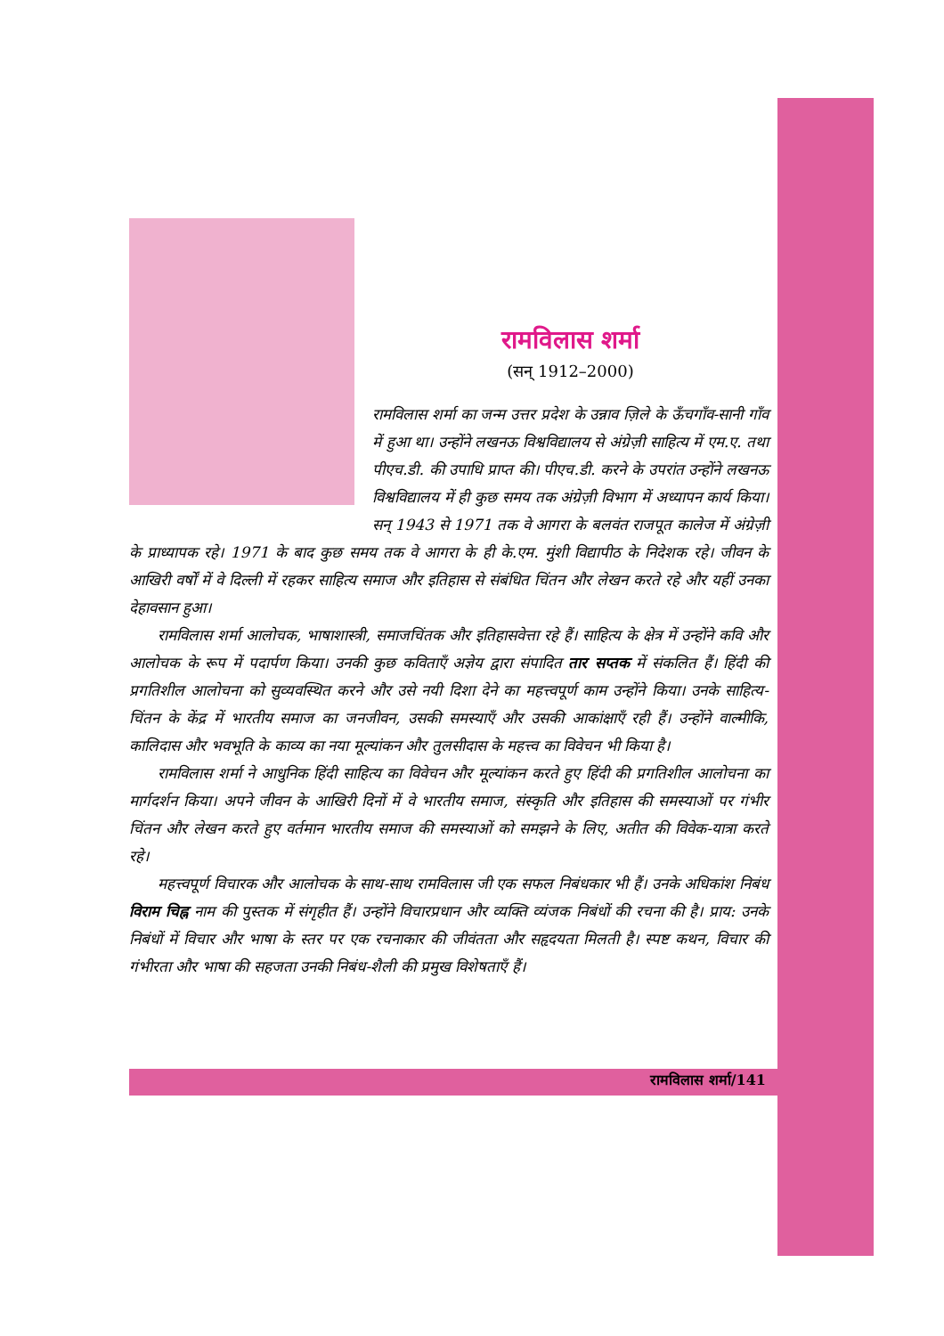रामविलास शर्मा
(सन् 1912–2000)
रामविलास शर्मा का जन्म उत्तर प्रदेश के उन्नाव ज़िले के ऊँचगाँव-सानी गाँव में हुआ था। उन्होंने लखनऊ विश्वविद्यालय से अंग्रेज़ी साहित्य में एम.ए. तथा पीएच.डी. की उपाधि प्राप्त की। पीएच.डी. करने के उपरांत उन्होंने लखनऊ विश्वविद्यालय में ही कुछ समय तक अंग्रेज़ी विभाग में अध्यापन कार्य किया। सन् 1943 से 1971 तक वे आगरा के बलवंत राजपूत कालेज में अंग्रेज़ी के प्राध्यापक रहे। 1971 के बाद कुछ समय तक वे आगरा के ही के.एम. मुंशी विद्यापीठ के निदेशक रहे। जीवन के आखिरी वर्षों में वे दिल्ली में रहकर साहित्य समाज और इतिहास से संबंधित चिंतन और लेखन करते रहे और यहीं उनका देहावसान हुआ।
रामविलास शर्मा आलोचक, भाषाशास्त्री, समाजचिंतक और इतिहासवेत्ता रहे हैं। साहित्य के क्षेत्र में उन्होंने कवि और आलोचक के रूप में पदार्पण किया। उनकी कुछ कविताएँ अज्ञेय द्वारा संपादित तार सप्तक में संकलित हैं। हिंदी की प्रगतिशील आलोचना को सुव्यवस्थित करने और उसे नयी दिशा देने का महत्त्वपूर्ण काम उन्होंने किया। उनके साहित्य-चिंतन के केंद्र में भारतीय समाज का जनजीवन, उसकी समस्याएँ और उसकी आकांक्षाएँ रही हैं। उन्होंने वाल्मीकि, कालिदास और भवभूति के काव्य का नया मूल्यांकन और तुलसीदास के महत्त्व का विवेचन भी किया है।
रामविलास शर्मा ने आधुनिक हिंदी साहित्य का विवेचन और मूल्यांकन करते हुए हिंदी की प्रगतिशील आलोचना का मार्गदर्शन किया। अपने जीवन के आखिरी दिनों में वे भारतीय समाज, संस्कृति और इतिहास की समस्याओं पर गंभीर चिंतन और लेखन करते हुए वर्तमान भारतीय समाज की समस्याओं को समझने के लिए, अतीत की विवेक-यात्रा करते रहे।
महत्त्वपूर्ण विचारक और आलोचक के साथ-साथ रामविलास जी एक सफल निबंधकार भी हैं। उनके अधिकांश निबंध विराम चिह्न नाम की पुस्तक में संगृहीत हैं। उन्होंने विचारप्रधान और व्यक्ति व्यंजक निबंधों की रचना की है। प्राय: उनके निबंधों में विचार और भाषा के स्तर पर एक रचनाकार की जीवंतता और सहृदयता मिलती है। स्पष्ट कथन, विचार की गंभीरता और भाषा की सहजता उनकी निबंध-शैली की प्रमुख विशेषताएँ हैं।
रामविलास शर्मा/141